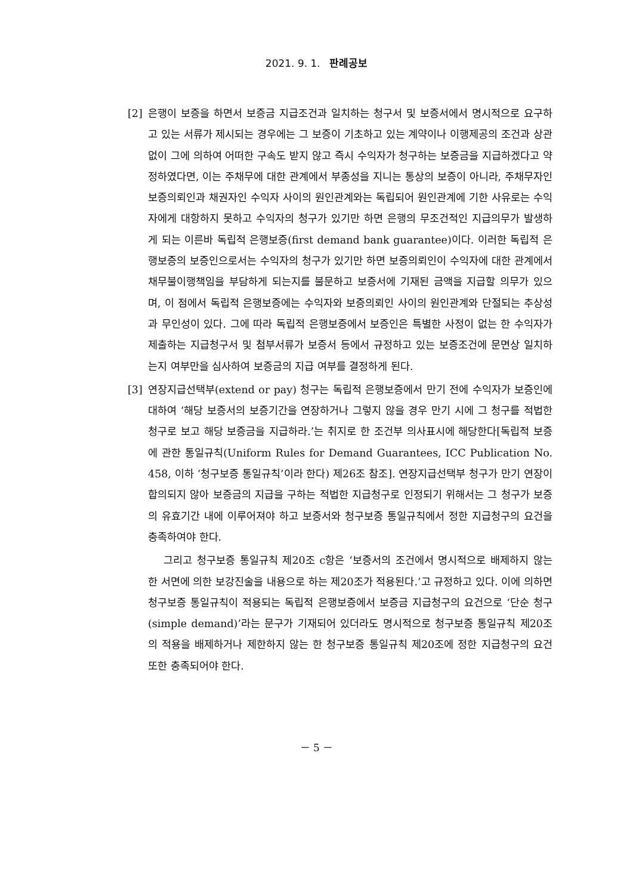2021. 9. 1. 판례공보
[2] 은행이 보증을 하면서 보증금 지급조건과 일치하는 청구서 및 보증서에서 명시적으로 요구하고 있는 서류가 제시되는 경우에는 그 보증이 기초하고 있는 계약이나 이행제공의 조건과 상관없이 그에 의하여 어떠한 구속도 받지 않고 즉시 수익자가 청구하는 보증금을 지급하겠다고 약정하였다면, 이는 주채무에 대한 관계에서 부종성을 지니는 통상의 보증이 아니라, 주채무자인 보증의뢰인과 채권자인 수익자 사이의 원인관계와는 독립되어 원인관계에 기한 사유로는 수익자에게 대항하지 못하고 수익자의 청구가 있기만 하면 은행의 무조건적인 지급의무가 발생하게 되는 이른바 독립적 은행보증(first demand bank guarantee)이다. 이러한 독립적 은행보증의 보증인으로서는 수익자의 청구가 있기만 하면 보증의뢰인이 수익자에 대한 관계에서 채무불이행책임을 부담하게 되는지를 불문하고 보증서에 기재된 금액을 지급할 의무가 있으며, 이 점에서 독립적 은행보증에는 수익자와 보증의뢰인 사이의 원인관계와 단절되는 추상성과 무인성이 있다. 그에 따라 독립적 은행보증에서 보증인은 특별한 사정이 없는 한 수익자가 제출하는 지급청구서 및 첨부서류가 보증서 등에서 규정하고 있는 보증조건에 문면상 일치하는지 여부만을 심사하여 보증금의 지급 여부를 결정하게 된다.
[3] 연장지급선택부(extend or pay) 청구는 독립적 은행보증에서 만기 전에 수익자가 보증인에 대하여 ‘해당 보증서의 보증기간을 연장하거나 그렇지 않을 경우 만기 시에 그 청구를 적법한 청구로 보고 해당 보증금을 지급하라.’는 취지로 한 조건부 의사표시에 해당한다[독립적 보증에 관한 통일규칙(Uniform Rules for Demand Guarantees, ICC Publication No. 458, 이하 ‘청구보증 통일규칙’이라 한다) 제26조 참조]. 연장지급선택부 청구가 만기 연장이 합의되지 않아 보증금의 지급을 구하는 적법한 지급청구로 인정되기 위해서는 그 청구가 보증의 유효기간 내에 이루어져야 하고 보증서와 청구보증 통일규칙에서 정한 지급청구의 요건을 충족하여야 한다.
그리고 청구보증 통일규칙 제20조 c항은 ‘보증서의 조건에서 명시적으로 배제하지 않는 한 서면에 의한 보강진술을 내용으로 하는 제20조가 적용된다.’고 규정하고 있다. 이에 의하면 청구보증 통일규칙이 적용되는 독립적 은행보증에서 보증금 지급청구의 요건으로 ‘단순 청구(simple demand)’라는 문구가 기재되어 있더라도 명시적으로 청구보증 통일규칙 제20조의 적용을 배제하거나 제한하지 않는 한 청구보증 통일규칙 제20조에 정한 지급청구의 요건 또한 충족되어야 한다.
－ 5 －